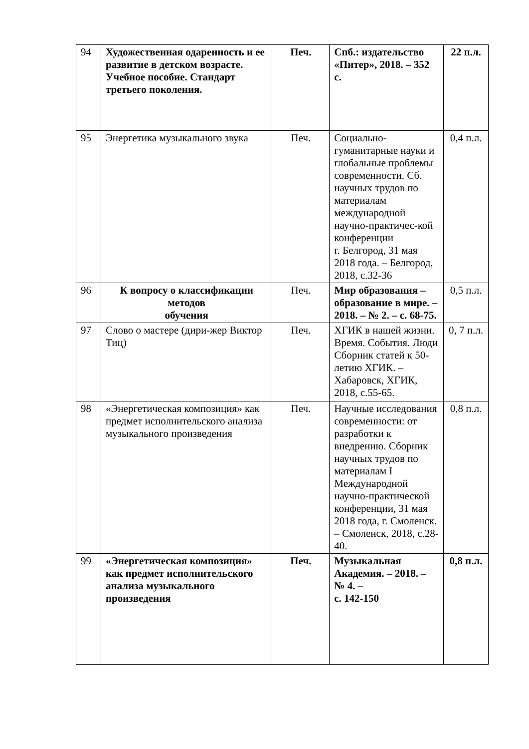| 94 | Художественная одаренность и ее развитие в детском возрасте. Учебное пособие. Стандарт третьего поколения. | Печ. | Спб.: издательство «Питер», 2018. – 352 с. | 22 п.л. |
| 95 | Энергетика музыкального звука | Печ. | Социально-гуманитарные науки и глобальные проблемы современности. Сб. научных трудов по материалам международной научно-практичес-кой конференции г. Белгород, 31 мая 2018 года. – Белгород, 2018, с.32-36 | 0,4 п.л. |
| 96 | К вопросу о классификации методов обучения | Печ. | Мир образования – образование в мире. – 2018. – № 2. – с. 68-75. | 0,5 п.л. |
| 97 | Слово о мастере (дири-жер Виктор Тиц) | Печ. | ХГИК в нашей жизни. Время. События. Люди Сборник статей к 50-летию ХГИК. – Хабаровск, ХГИК, 2018, с.55-65. | 0, 7 п.л. |
| 98 | «Энергетическая композиция» как предмет исполнительского анализа музыкального произведения | Печ. | Научные исследования современности: от разработки к внедрению. Сборник научных трудов по материалам I Международной научно-практической конференции, 31 мая 2018 года, г. Смоленск. – Смоленск, 2018, с.28-40. | 0,8 п.л. |
| 99 | «Энергетическая композиция» как предмет исполнительского анализа музыкального произведения | Печ. | Музыкальная Академия. – 2018. – № 4. – с. 142-150 | 0,8 п.л. |